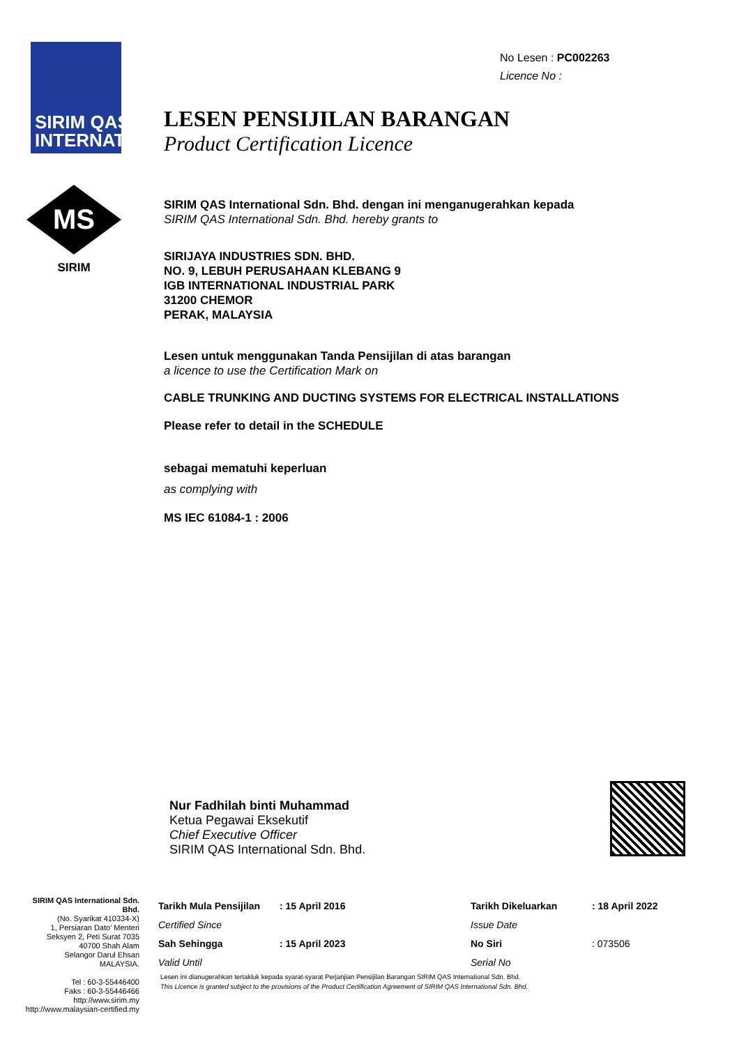SIRIM QAS INTERNATIONAL
MS
SIRIM
No Lesen : PC002263
Licence No :
LESEN PENSIJILAN BARANGAN
Product Certification Licence
SIRIM QAS International Sdn. Bhd. dengan ini menganugerahkan kepada
SIRIM QAS International Sdn. Bhd. hereby grants to
SIRIJAYA INDUSTRIES SDN. BHD.
NO. 9, LEBUH PERUSAHAAN KLEBANG 9
IGB INTERNATIONAL INDUSTRIAL PARK
31200 CHEMOR
PERAK, MALAYSIA
Lesen untuk menggunakan Tanda Pensijilan di atas barangan
a licence to use the Certification Mark on
CABLE TRUNKING AND DUCTING SYSTEMS FOR ELECTRICAL INSTALLATIONS
Please refer to detail in the SCHEDULE
sebagai mematuhi keperluan
as complying with
MS IEC 61084-1 : 2006
Nur Fadhilah binti Muhammad
Ketua Pegawai Eksekutif
Chief Executive Officer
SIRIM QAS International Sdn. Bhd.
SIRIM QAS International Sdn. Bhd.
(No. Syarikat 410334-X)
1, Persiaran Dato' Menteri
Seksyen 2, Peti Surat 7035
40700 Shah Alam
Selangor Darul Ehsan
MALAYSIA.
Tel : 60-3-55446400
Faks : 60-3-55446466
http://www.sirim.my
http://www.malaysian-certified.my
| Tarikh Mula Pensijilan | : 15 April 2016 | Tarikh Dikeluarkan | : 18 April 2022 |
| Certified Since | | Issue Date | |
| Sah Sehingga | : 15 April 2023 | No Siri | : 073506 |
| Valid Until | | Serial No | |
Lesen ini dianugerahkan tertakluk kepada syarat-syarat Perjanjian Pensijilan Barangan SIRIM QAS International Sdn. Bhd.
This Licence is granted subject to the provisions of the Product Certification Agreement of SIRIM QAS International Sdn. Bhd.